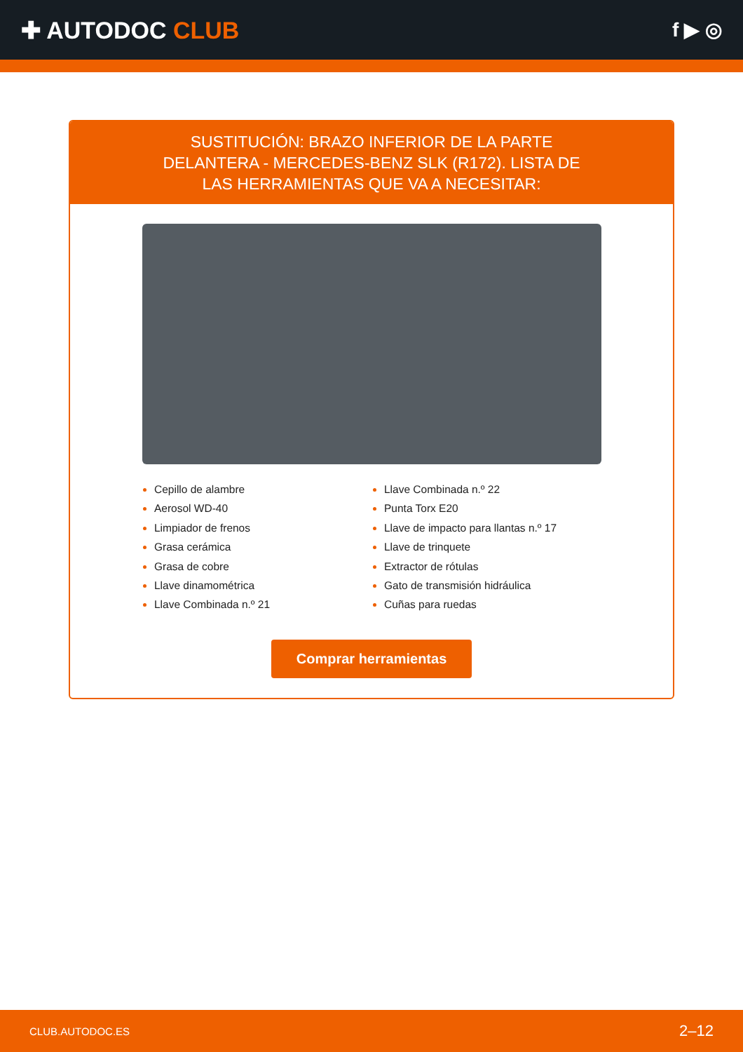✚ AUTODOC CLUB
f ▶ ◎
SUSTITUCIÓN: BRAZO INFERIOR DE LA PARTE DELANTERA - MERCEDES-BENZ SLK (R172). LISTA DE LAS HERRAMIENTAS QUE VA A NECESITAR:
Cepillo de alambre
Aerosol WD-40
Limpiador de frenos
Grasa cerámica
Grasa de cobre
Llave dinamométrica
Llave Combinada n.º 21
Llave Combinada n.º 22
Punta Torx E20
Llave de impacto para llantas n.º 17
Llave de trinquete
Extractor de rótulas
Gato de transmisión hidráulica
Cuñas para ruedas
Comprar herramientas
CLUB.AUTODOC.ES 2–12